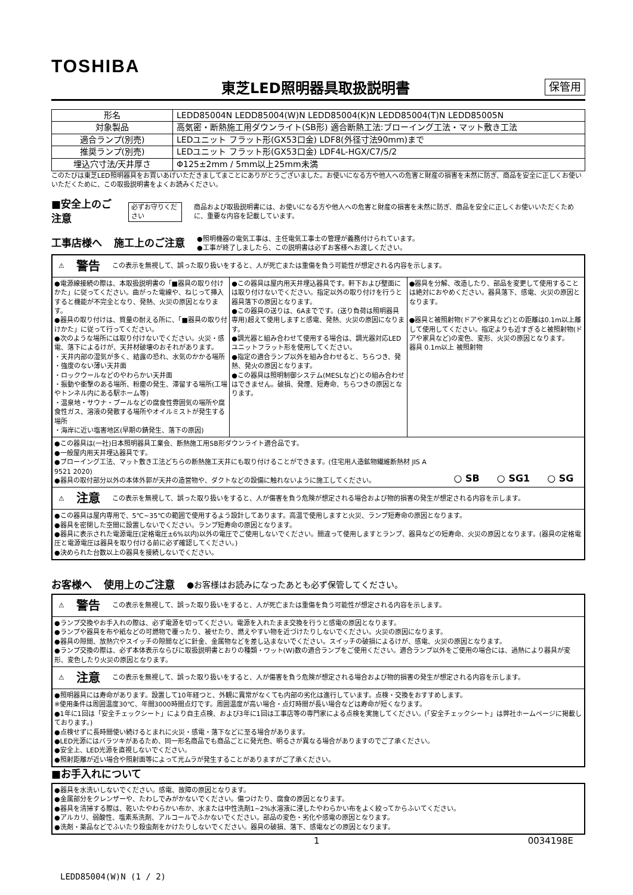TOSHIBA
東芝LED照明器具取扱説明書
保管用
| 形名 | LEDD85004N LEDD85004(W)N LEDD85004(K)N LEDD85004(T)N LEDD85005N |
| 対象製品 | 高気密・断熱施工用ダウンライト(SB形) 適合断熱工法:ブローイング工法・マット敷き工法 |
| 適合ランプ(別売) | LEDユニット フラット形(GX53口金) LDF8(外径寸法90mm)まで |
| 推奨ランプ(別売) | LEDユニット フラット形(GX53口金) LDF4L-HGX/C7/5/2 |
| 埋込穴寸法/天井厚さ | Φ125±2mm / 5mm以上25mm未満 |
このたびは東芝LED照明器具をお買いあげいただきましてまことにありがとうございました。お使いになる方や他人への危害と財産の損害を未然に防ぎ、商品を安全に正しくお使いいただくために、この取扱説明書をよくお読みください。
■安全上のご注意 必ずお守りください 商品および取扱説明書には、お使いになる方や他人への危害と財産の損害を未然に防ぎ、商品を安全に正しくお使いいただくために、重要な内容を記載しています。
工事店様へ 施工上のご注意 ●照明機器の電気工事は、主任電気工事士の管理が義務付けられています。
●工事が終了しましたら、この説明書は必ずお客様へお渡しください。
⚠ 警告 この表示を無視して、誤った取り扱いをすると、人が死亡または重傷を負う可能性が想定される内容を示します。
●電源線接続の際は、本取扱説明書の「■器具の取り付けかた」に従ってください。曲がった電線や、ねじって挿入すると機能が不完全となり、発熱、火災の原因となります。
●器具の取り付けは、質量の耐える所に、「■器具の取り付けかた」に従って行ってください。
●次のような場所には取り付けないでください。火災・感電、落下によるけが、天井材破壊のおそれがあります。
・天井内部の湿気が多く、結露の恐れ、水気のかかる場所
・強度のない薄い天井面
・ロックウールなどのやわらかい天井面
・振動や衝撃のある場所、粉塵の発生、滞留する場所(工場やトンネル内にある駅ホーム等)
・温泉地・サウナ・プールなどの腐食性雰囲気の場所や腐食性ガス、溶液の発散する場所やオイルミストが発生する場所
・海岸に近い塩害地区(早期の錆発生、落下の原因)
●この器具は屋内用天井埋込器具です。軒下および壁面には取り付けないでください。指定以外の取り付けを行うと器具落下の原因となります。
●この器具の送りは、6Aまでです。(送り負荷は照明器具専用)超えて使用しますと感電、発熱、火災の原因になります。
●調光器と組み合わせて使用する場合は、調光器対応LEDユニットフラット形を使用してください。
●指定の適合ランプ以外を組み合わせると、ちらつき、発熱、発火の原因となります。
●この器具は照明制御システム(MESLなど)との組み合わせはできません。破損、発煙、短寿命、ちらつきの原因となります。
●器具を分解、改造したり、部品を変更して使用することは絶対におやめください。器具落下、感電、火災の原因となります。
●器具と被照射物(ドアや家具など)との距離は0.1m以上離して使用してください。指定よりも近すぎると被照射物(ドアや家具など)の変色、変形、火災の原因となります。
器具 0.1m以上 被照射物
●この器具は(一社)日本照明器具工業会、断熱施工用SB形ダウンライト適合品です。
●一般屋内用天井埋込器具です。
●ブローイング工法、マット敷き工法どちらの断熱施工天井にも取り付けることができます。(住宅用人造鉱物繊維断熱材 JIS A 9521 2020)
●器具の取付部分以外の本体外郭が天井の造営物や、ダクトなどの設備に触れないように施工してください。
○ SB ○ SG1 ○ SG
⚠ 注意 この表示を無視して、誤った取り扱いをすると、人が傷害を負う危険が想定される場合および物的損害の発生が想定される内容を示します。
●この器具は屋内専用で、5℃~35℃の範囲で使用するよう設計してあります。高温で使用しますと火災、ランプ短寿命の原因となります。
●器具を密閉した空間に設置しないでください。ランプ短寿命の原因となります。
●器具に表示された電源電圧(定格電圧±6%以内)以外の電圧でご使用しないでください。間違って使用しますとランプ、器具などの短寿命、火災の原因となります。(器具の定格電圧と電源電圧は器具を取り付ける前に必ず確認してください。)
●決められた台数以上の器具を接続しないでください。
お客様へ 使用上のご注意 ●お客様はお読みになったあとも必ず保管してください。
⚠ 警告 この表示を無視して、誤った取り扱いをすると、人が死亡または重傷を負う可能性が想定される内容を示します。
●ランプ交換やお手入れの際は、必ず電源を切ってください。電源を入れたまま交換を行うと感電の原因となります。
●ランプや器具を布や紙などの可燃物で覆ったり、被せたり、燃えやすい物を近づけたりしないでください。火災の原因になります。
●器具の隙間、放熱穴やスイッチの隙間などに針金、金属物などを差し込まないでください。スイッチの破損によるけが、感電、火災の原因となります。
●ランプ交換の際は、必ず本体表示ならびに取扱説明書とおりの種類・ワット(W)数の適合ランプをご使用ください。適合ランプ以外をご使用の場合には、過熱により器具が変形、変色したり火災の原因となります。
⚠ 注意 この表示を無視して、誤った取り扱いをすると、人が傷害を負う危険が想定される場合および物的損害の発生が想定される内容を示します。
●照明器具には寿命があります。設置して10年経つと、外観に異常がなくても内部の劣化は進行しています。点検・交換をおすすめします。
※使用条件は周囲温度30℃、年間3000時間点灯です。周囲温度が高い場合・点灯時間が長い場合などは寿命が短くなります。
●1年に1回は「安全チェックシート」により自主点検、および3年に1回は工事店等の専門家による点検を実施してください。(「安全チェックシート」は弊社ホームページに掲載しております。)
●点検せずに長時間使い続けるとまれに火災・感電・落下などに至る場合があります。
●LED光源にはバラツキがあるため、同一形名商品でも商品ごとに発光色、明るさが異なる場合がありますのでご了承ください。
●安全上、LED光源を直視しないでください。
●照射距離が近い場合や照射面等によって光ムラが発生することがありますがご了承ください。
■お手入れについて
●器具を水洗いしないでください。感電、故障の原因となります。
●金属部分をクレンザーや、たわしでみがかないでください。傷つけたり、腐食の原因となります。
●器具を清掃する際は、乾いたやわらかい布か、水または中性洗剤1~2%水溶液に浸したやわらかい布をよく絞ってからふいてください。
●アルカリ、弱酸性、塩素系洗剤、アルコールでふかないでください。部品の変色・劣化や感電の原因となります。
●洗剤・薬品などでふいたり殺虫剤をかけたりしないでください。器具の破損、落下、感電などの原因となります。
1 0034198E
LEDD85004(W)N (1 / 2)